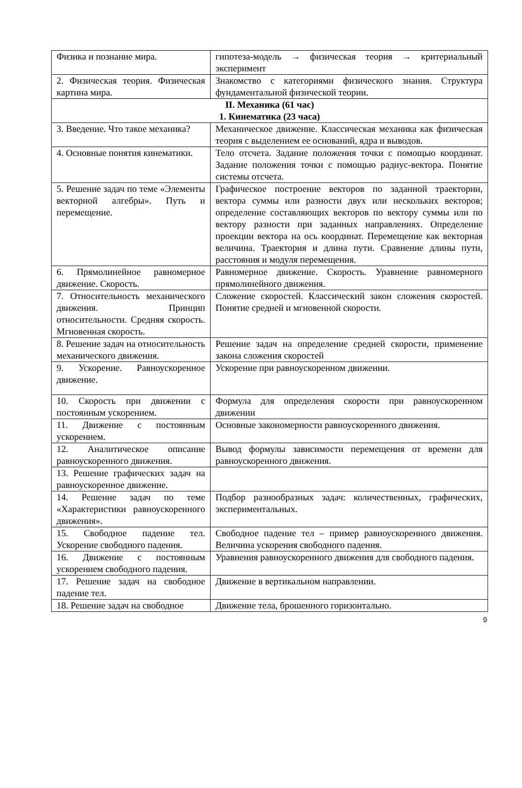| Физика и познание мира. | гипотеза-модель → физическая теория → критериальный эксперимент |
| 2. Физическая теория. Физическая картина мира. | Знакомство с категориями физического знания. Структура фундаментальной физической теории. |
| II. Механика (61 час) 1. Кинематика (23 часа) | |
| 3. Введение. Что такое механика? | Механическое движение. Классическая механика как физическая теория с выделением ее оснований, ядра и выводов. |
| 4. Основные понятия кинематики. | Тело отсчета. Задание положения точки с помощью координат. Задание положения точки с помощью радиус-вектора. Понятие системы отсчета. |
| 5. Решение задач по теме «Элементы векторной алгебры». Путь и перемещение. | Графическое построение векторов по заданной траектории, вектора суммы или разности двух или нескольких векторов; определение составляющих векторов по вектору суммы или по вектору разности при заданных направлениях. Определение проекции вектора на ось координат. Перемещение как векторная величина. Траектория и длина пути. Сравнение длины пути, расстояния и модуля перемещения. |
| 6. Прямолинейное равномерное движение. Скорость. | Равномерное движение. Скорость. Уравнение равномерного прямолинейного движения. |
| 7. Относительность механического движения. Принцип относительности. Средняя скорость. Мгновенная скорость. | Сложение скоростей. Классический закон сложения скоростей. Понятие средней и мгновенной скорости. |
| 8. Решение задач на относительность механического движения. | Решение задач на определение средней скорости, применение закона сложения скоростей |
| 9. Ускорение. Равноускоренное движение. | Ускорение при равноускоренном движении. |
| 10. Скорость при движении с постоянным ускорением. | Формула для определения скорости при равноускоренном движении |
| 11. Движение с постоянным ускорением. | Основные закономерности равноускоренного движения. |
| 12. Аналитическое описание равноускоренного движения. | Вывод формулы зависимости перемещения от времени для равноускоренного движения. |
| 13. Решение графических задач на равноускоренное движение. | |
| 14. Решение задач по теме «Характеристики равноускоренного движения». | Подбор разнообразных задач: количественных, графических, экспериментальных. |
| 15. Свободное падение тел. Ускорение свободного падения. | Свободное падение тел – пример равноускоренного движения. Величина ускорения свободного падения. |
| 16. Движение с постоянным ускорением свободного падения. | Уравнения равноускоренного движения для свободного падения. |
| 17. Решение задач на свободное падение тел. | Движение в вертикальном направлении. |
| 18. Решение задач на свободное | Движение тела, брошенного горизонтально. |
9